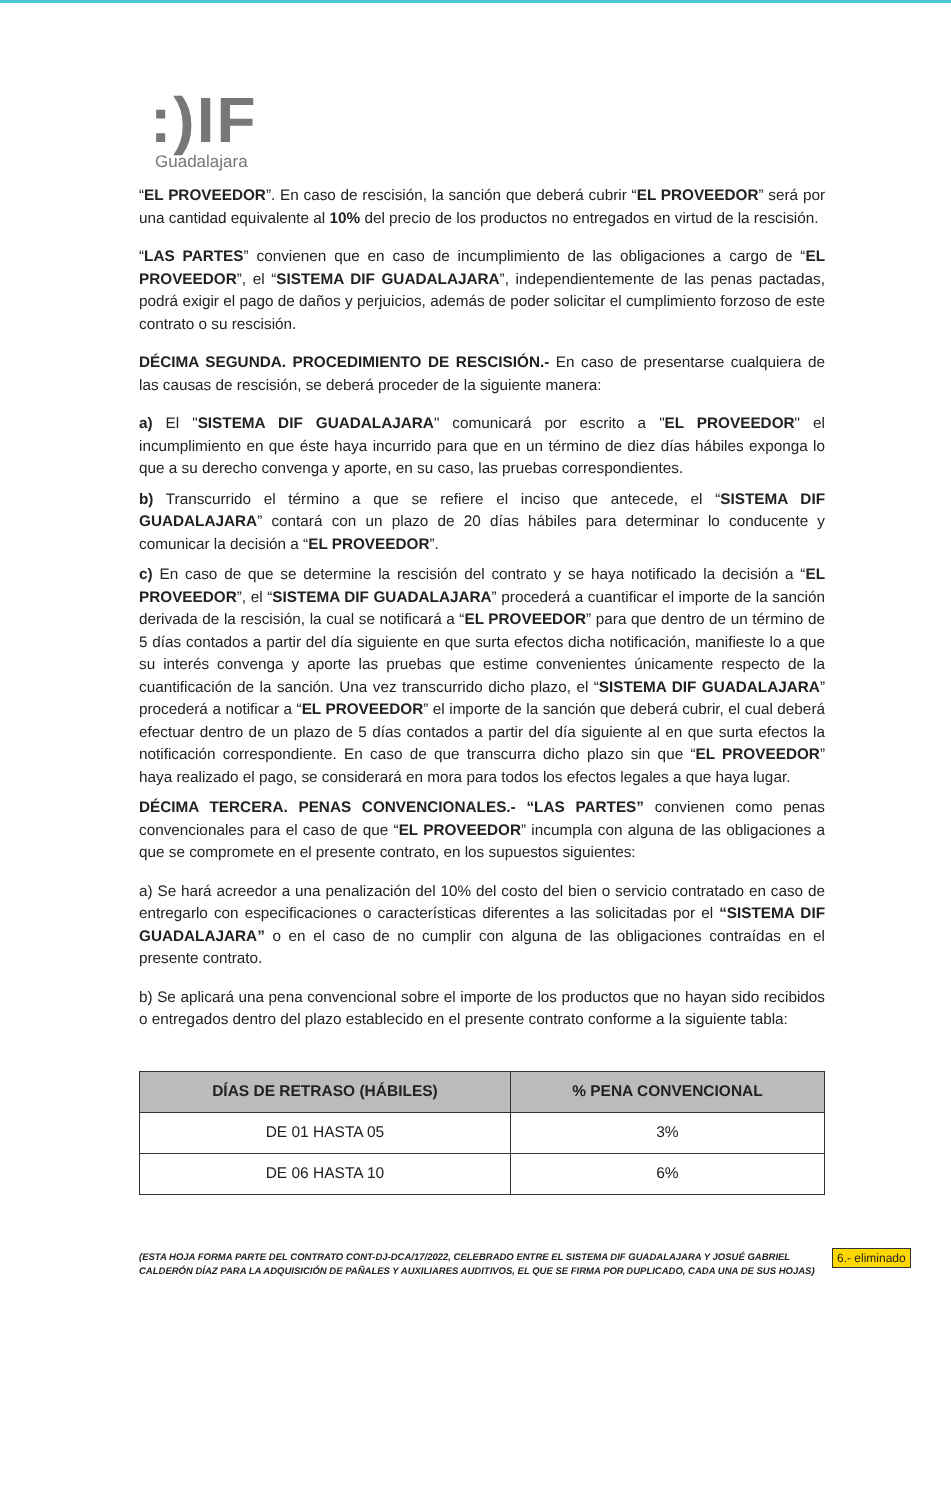:)IF
Guadalajara
“EL PROVEEDOR”. En caso de rescisión, la sanción que deberá cubrir “EL PROVEEDOR” será por una cantidad equivalente al 10% del precio de los productos no entregados en virtud de la rescisión.
“LAS PARTES” convienen que en caso de incumplimiento de las obligaciones a cargo de “EL PROVEEDOR”, el “SISTEMA DIF GUADALAJARA”, independientemente de las penas pactadas, podrá exigir el pago de daños y perjuicios, además de poder solicitar el cumplimiento forzoso de este contrato o su rescisión.
DÉCIMA SEGUNDA. PROCEDIMIENTO DE RESCISIÓN.- En caso de presentarse cualquiera de las causas de rescisión, se deberá proceder de la siguiente manera:
a) El "SISTEMA DIF GUADALAJARA" comunicará por escrito a "EL PROVEEDOR" el incumplimiento en que éste haya incurrido para que en un término de diez días hábiles exponga lo que a su derecho convenga y aporte, en su caso, las pruebas correspondientes.
b) Transcurrido el término a que se refiere el inciso que antecede, el “SISTEMA DIF GUADALAJARA” contará con un plazo de 20 días hábiles para determinar lo conducente y comunicar la decisión a “EL PROVEEDOR”.
c) En caso de que se determine la rescisión del contrato y se haya notificado la decisión a “EL PROVEEDOR”, el “SISTEMA DIF GUADALAJARA” procederá a cuantificar el importe de la sanción derivada de la rescisión, la cual se notificará a “EL PROVEEDOR” para que dentro de un término de 5 días contados a partir del día siguiente en que surta efectos dicha notificación, manifieste lo a que su interés convenga y aporte las pruebas que estime convenientes únicamente respecto de la cuantificación de la sanción. Una vez transcurrido dicho plazo, el “SISTEMA DIF GUADALAJARA” procederá a notificar a “EL PROVEEDOR” el importe de la sanción que deberá cubrir, el cual deberá efectuar dentro de un plazo de 5 días contados a partir del día siguiente al en que surta efectos la notificación correspondiente. En caso de que transcurra dicho plazo sin que “EL PROVEEDOR” haya realizado el pago, se considerará en mora para todos los efectos legales a que haya lugar.
DÉCIMA TERCERA. PENAS CONVENCIONALES.- “LAS PARTES” convienen como penas convencionales para el caso de que “EL PROVEEDOR” incumpla con alguna de las obligaciones a que se compromete en el presente contrato, en los supuestos siguientes:
a) Se hará acreedor a una penalización del 10% del costo del bien o servicio contratado en caso de entregarlo con especificaciones o características diferentes a las solicitadas por el “SISTEMA DIF GUADALAJARA” o en el caso de no cumplir con alguna de las obligaciones contraídas en el presente contrato.
b) Se aplicará una pena convencional sobre el importe de los productos que no hayan sido recibidos o entregados dentro del plazo establecido en el presente contrato conforme a la siguiente tabla:
| DÍAS DE RETRASO (HÁBILES) | % PENA CONVENCIONAL |
| --- | --- |
| DE 01 HASTA 05 | 3% |
| DE 06 HASTA 10 | 6% |
6.- eliminado
(ESTA HOJA FORMA PARTE DEL CONTRATO CONT-DJ-DCA/17/2022, CELEBRADO ENTRE EL SISTEMA DIF GUADALAJARA Y JOSUÉ GABRIEL CALDERÓN DÍAZ PARA LA ADQUISICIÓN DE PAÑALES Y AUXILIARES AUDITIVOS, EL QUE SE FIRMA POR DUPLICADO, CADA UNA DE SUS HOJAS)